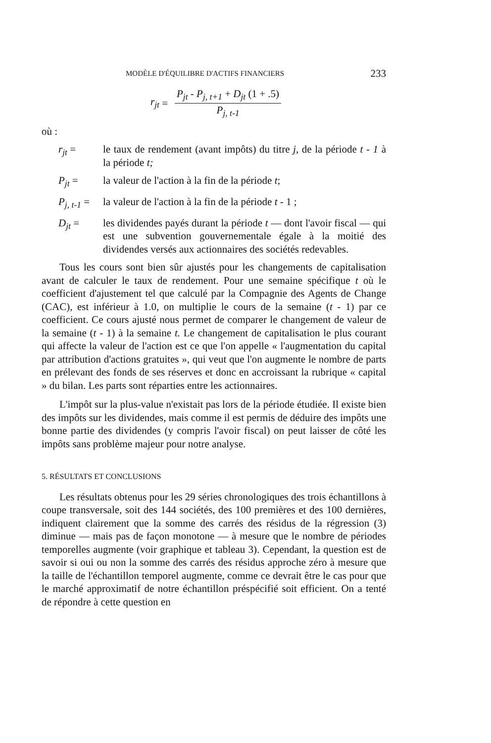MODÈLE D'ÉQUILIBRE D'ACTIFS FINANCIERS 233
r<sub>jt</sub> =
P<sub>jt</sub> - P<sub>j, t+1</sub> + D<sub>jt</sub> (1 + .5)
P<sub>j, t-1</sub>
où :
r<sub>jt</sub> = le taux de rendement (avant impôts) du titre j, de la période t - 1 à la période t;
P<sub>jt</sub> = la valeur de l'action à la fin de la période t;
P<sub>j, t-1</sub> =
la valeur de l'action à la fin de la période t - 1 ;
D<sub>jt</sub> = les dividendes payés durant la période t — dont l'avoir fiscal — qui est une subvention gouvernementale égale à la moitié des dividendes versés aux actionnaires des sociétés redevables.
Tous les cours sont bien sûr ajustés pour les changements de capitalisation avant de calculer le taux de rendement. Pour une semaine spécifique t où le coefficient d'ajustement tel que calculé par la Compagnie des Agents de Change (CAC), est inférieur à 1.0, on multiplie le cours de la semaine (t - 1) par ce coefficient. Ce cours ajusté nous permet de comparer le changement de valeur de la semaine (t - 1) à la semaine t. Le changement de capitalisation le plus courant qui affecte la valeur de l'action est ce que l'on appelle « l'augmentation du capital par attribution d'actions gratuites », qui veut que l'on augmente le nombre de parts en prélevant des fonds de ses réserves et donc en accroissant la rubrique « capital » du bilan. Les parts sont réparties entre les actionnaires.
L'impôt sur la plus-value n'existait pas lors de la période étudiée. Il existe bien des impôts sur les dividendes, mais comme il est permis de déduire des impôts une bonne partie des dividendes (y compris l'avoir fiscal) on peut laisser de côté les impôts sans problème majeur pour notre analyse.
5. RÉSULTATS ET CONCLUSIONS
Les résultats obtenus pour les 29 séries chronologiques des trois échantillons à coupe transversale, soit des 144 sociétés, des 100 premières et des 100 dernières, indiquent clairement que la somme des carrés des résidus de la régression (3) diminue — mais pas de façon monotone — à mesure que le nombre de périodes temporelles augmente (voir graphique et tableau 3). Cependant, la question est de savoir si oui ou non la somme des carrés des résidus approche zéro à mesure que la taille de l'échantillon temporel augmente, comme ce devrait être le cas pour que le marché approximatif de notre échantillon préspécifié soit efficient. On a tenté de répondre à cette question en